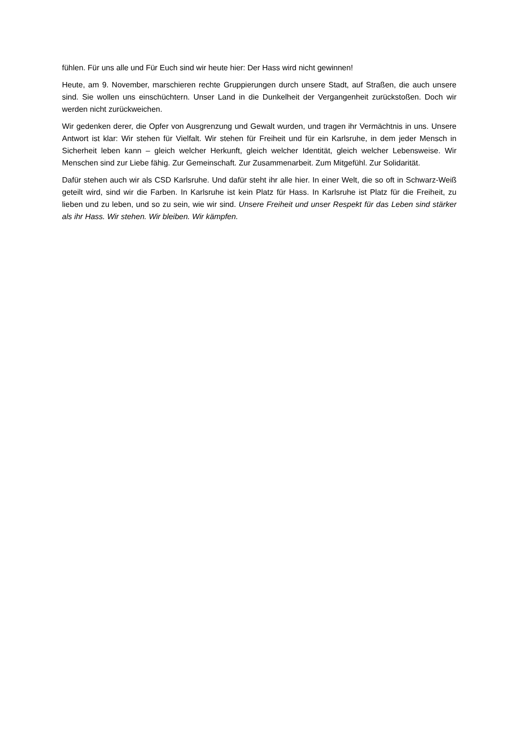fühlen. Für uns alle und Für Euch sind wir heute hier: Der Hass wird nicht gewinnen!
Heute, am 9. November, marschieren rechte Gruppierungen durch unsere Stadt, auf Straßen, die auch unsere sind. Sie wollen uns einschüchtern. Unser Land in die Dunkelheit der Vergangenheit zurückstoßen. Doch wir werden nicht zurückweichen.
Wir gedenken derer, die Opfer von Ausgrenzung und Gewalt wurden, und tragen ihr Vermächtnis in uns. Unsere Antwort ist klar: Wir stehen für Vielfalt. Wir stehen für Freiheit und für ein Karlsruhe, in dem jeder Mensch in Sicherheit leben kann – gleich welcher Herkunft, gleich welcher Identität, gleich welcher Lebensweise. Wir Menschen sind zur Liebe fähig. Zur Gemeinschaft. Zur Zusammenarbeit. Zum Mitgefühl. Zur Solidarität.
Dafür stehen auch wir als CSD Karlsruhe. Und dafür steht ihr alle hier. In einer Welt, die so oft in Schwarz-Weiß geteilt wird, sind wir die Farben. In Karlsruhe ist kein Platz für Hass. In Karlsruhe ist Platz für die Freiheit, zu lieben und zu leben, und so zu sein, wie wir sind. Unsere Freiheit und unser Respekt für das Leben sind stärker als ihr Hass. Wir stehen. Wir bleiben. Wir kämpfen.